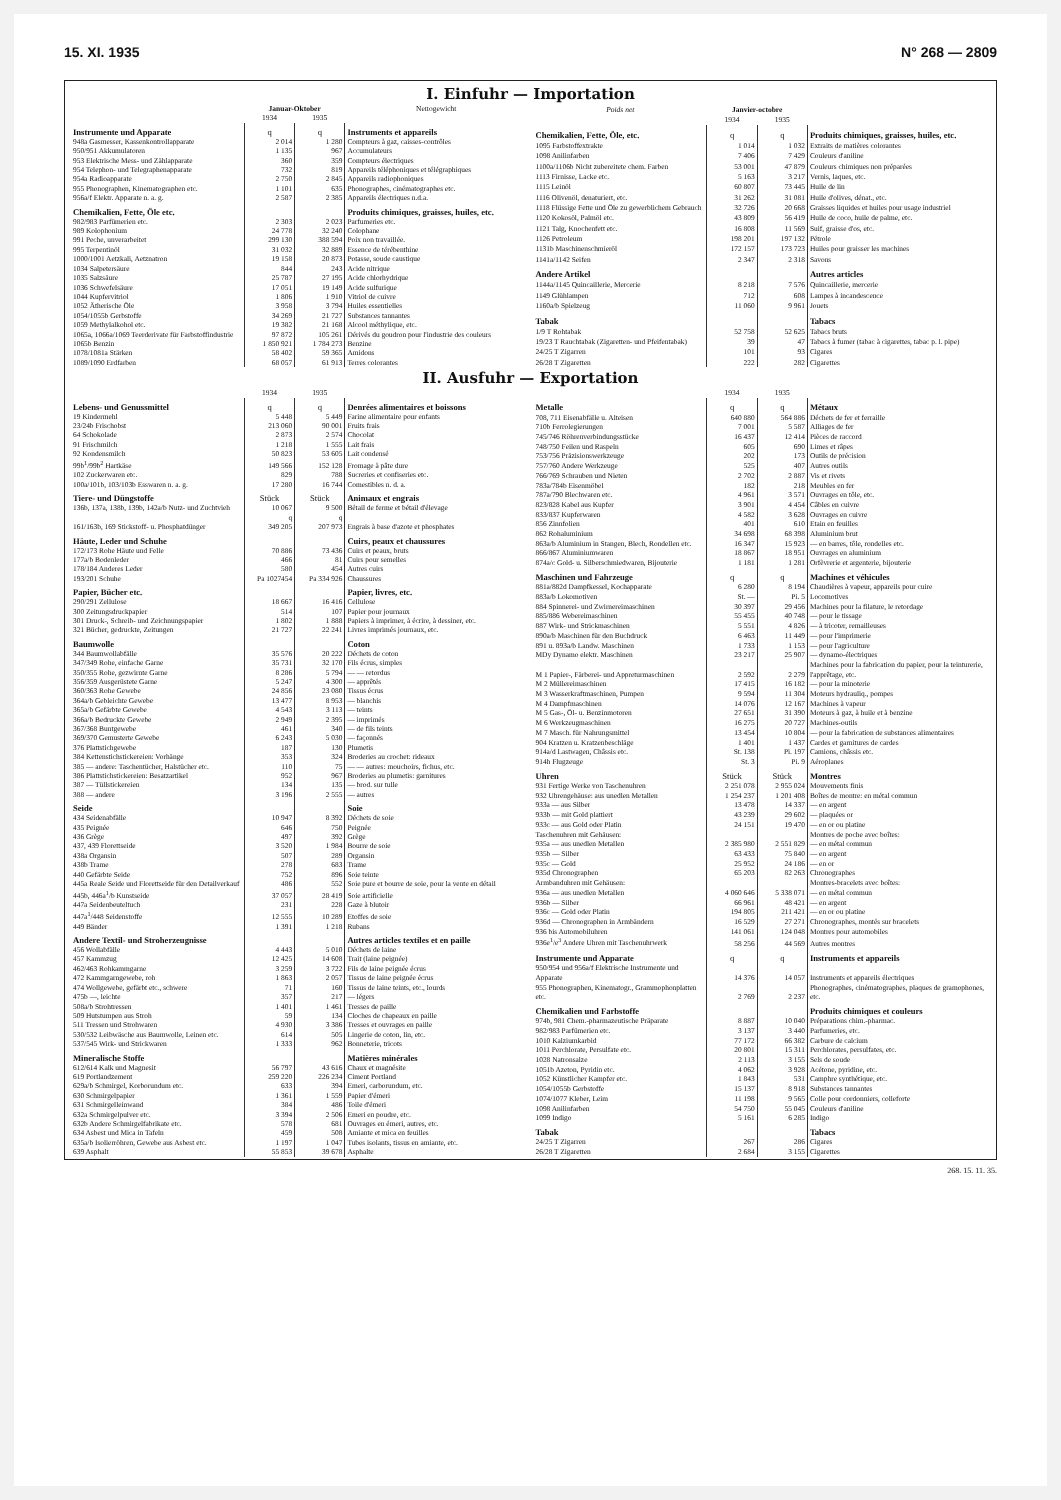15. XI. 1935 N° 268 — 2809
I. Einfuhr — Importation
| | Januar-Oktober | | Nettogewicht |
| --- | --- | --- | --- |
| | 1934 | 1935 | |
| Instrumente und Apparate | q | q | Instruments et appareils |
| 948a Gasmesser, Kassenkontrollapparate | 2 014 | 1 280 | Compteurs à gaz, caisses-contrôles |
| 950/951 Akkumulatoren | 1 135 | 967 | Accumulateurs |
| 953 Elektrische Mess- und Zählapparate | 360 | 359 | Compteurs électriques |
| 954 Telephon- und Telegraphenapparate | 732 | 819 | Appareils téléphoniques et télégraphiques |
| 954a Radioapparate | 2 750 | 2 845 | Appareils radiophoniques |
| 955 Phonographen, Kinematographen etc. | 1 101 | 635 | Phonographes, cinématographes etc. |
| 956a/f Elektr. Apparate n. a. g. | 2 587 | 2 385 | Appareils électriques n.d.a. |
| Chemikalien, Fette, Öle etc. | | | Produits chimiques, graisses, huiles, etc. |
| 982/983 Parfümerien etc. | 2 303 | 2 023 | Parfumeries etc. |
| 989 Kolophonium | 24 778 | 32 240 | Colophane |
| 991 Peche, unverarbeitet | 299 130 | 388 594 | Poix non travaillée. |
| 995 Terpentinöl | 31 032 | 32 889 | Essence de térébenthine |
| 1000/1001 Aetzkali, Aetznatron | 19 158 | 20 873 | Potasse, soude caustique |
| 1034 Salpetersäure | 844 | 243 | Acide nitrique |
| 1035 Salzsäure | 25 787 | 27 195 | Acide chlorhydrique |
| 1036 Schwefelsäure | 17 051 | 19 149 | Acide sulfurique |
| 1044 Kupfervitriol | 1 806 | 1 910 | Vitriol de cuivre |
| 1052 Ätherische Öle | 3 958 | 3 794 | Huiles essentielles |
| 1054/1055b Gerbstoffe | 34 269 | 21 727 | Substances tannantes |
| 1059 Methylalkohol etc. | 19 382 | 21 168 | Alcool méthylique, etc. |
| 1065a, 1066a/1069 Teerderivate für Farbstoffindustrie | 97 872 | 105 261 | Dérivés du goudron pour l'industrie des couleurs |
| 1065b Benzin | 1 850 921 | 1 784 273 | Benzine |
| 1078/1081a Stärken | 58 402 | 59 365 | Amidons |
| 1089/1090 Erdfarben | 68 057 | 61 913 | Terres colorantes |
| Poids net | Janvier-octobre | | |
| --- | --- | --- | --- |
| | 1934 | 1935 | |
| Chemikalien, Fette, Öle, etc. | q | q | Produits chimiques, graisses, huiles, etc. |
| 1095 Farbstoffextrakte | 1 014 | 1 032 | Extraits de matières colorantes |
| 1098 Anilinfarben | 7 406 | 7 429 | Couleurs d'aniline |
| 1100a/1106b Nicht zubereitete chem. Farben | 53 001 | 47 879 | Couleurs chimiques non préparées |
| 1113 Firnisse, Lacke etc. | 5 163 | 3 217 | Vernis, laques, etc. |
| 1115 Leinöl | 60 807 | 73 445 | Huile de lin |
| 1116 Olivenöl, denaturiert, etc. | 31 262 | 31 081 | Huile d'olives, dénat., etc. |
| 1118 Flüssige Fette und Öle zu gewerblichem Gebrauch | 32 726 | 20 668 | Graisses liquides et huiles pour usage industriel |
| 1120 Kokosöl, Palmöl etc. | 43 809 | 56 419 | Huile de coco, huile de palme, etc. |
| 1121 Talg, Knochenfett etc. | 16 808 | 11 569 | Suif, graisse d'os, etc. |
| 1126 Petroleum | 198 201 | 197 132 | Pétrole |
| 1131b Maschinenschmieröl | 172 157 | 173 723 | Huiles pour graisser les machines |
| 1141a/1142 Seifen | 2 347 | 2 318 | Savons |
| Andere Artikel | | | Autres articles |
| 1144a/1145 Quincaillerie, Mercerie | 8 218 | 7 576 | Quincaillerie, mercerie |
| 1149 Glühlampen | 712 | 608 | Lampes à incandescence |
| 1160a/b Spielzeug | 11 060 | 9 961 | Jouets |
| Tabak | | | Tabacs |
| 1/9 T Rohtabak | 52 758 | 52 625 | Tabacs bruts |
| 19/23 T Rauchtabak (Zigaretten- und Pfeifentabak) | 39 | 47 | Tabacs à fumer (tabac à cigarettes, tabac p. l. pipe) |
| 24/25 T Zigarren | 101 | 93 | Cigares |
| 26/28 T Zigaretten | 222 | 282 | Cigarettes |
II. Ausfuhr — Exportation
| | 1934 | 1935 | |
| --- | --- | --- | --- |
| Lebens- und Genussmittel | q | q | Denrées alimentaires et boissons |
| 19 Kindermehl | 5 448 | 5 449 | Farine alimentaire pour enfants |
| 23/24b Frischobst | 213 060 | 90 001 | Fruits frais |
| 64 Schokolade | 2 873 | 2 574 | Chocolat |
| 91 Frischmilch | 1 218 | 1 555 | Lait frais |
| 92 Kondensmilch | 50 823 | 53 605 | Lait condensé |
| 99b<sup>1</sup>/99b<sup>2</sup> Hartkäse | 149 566 | 152 128 | Fromage à pâte dure |
| 102 Zuckerwaren etc. | 829 | 788 | Sucreries et confiseries etc. |
| 100a/101b, 103/103b Esswaren n. a. g. | 17 280 | 16 744 | Comestibles n. d. a. |
| Tiere- und Düngstoffe | Stück | Stück | Animaux et engrais |
| 136b, 137a, 138b, 139b, 142a/b Nutz- und Zuchtvieh | 10 067 | 9 500 | Bétail de ferme et bétail d'élevage |
| | q | q | |
| 161/163b, 169 Stickstoff- u. Phosphatdünger | 349 205 | 207 973 | Engrais à base d'azote et phosphates |
| Häute, Leder und Schuhe | | | Cuirs, peaux et chaussures |
| 172/173 Rohe Häute und Felle | 70 886 | 73 436 | Cuirs et peaux, bruts |
| 177a/b Bodenleder | 466 | 81 | Cuirs pour semelles |
| 178/184 Anderes Leder | 580 | 454 | Autres cuirs |
| 193/201 Schuhe | Pa 1027454 | Pa 334 926 | Chaussures |
| Papier, Bücher etc. | | | Papier, livres, etc. |
| 290/291 Zellulose | 18 667 | 16 416 | Cellulose |
| 300 Zeitungsdruckpapier | 514 | 107 | Papier pour journaux |
| 301 Druck-, Schreib- und Zeichnungspapier | 1 802 | 1 888 | Papiers à imprimer, à écrire, à dessiner, etc. |
| 321 Bücher, gedruckte, Zeitungen | 21 727 | 22 241 | Livres imprimés journaux, etc. |
| Baumwolle | | | Coton |
| 344 Baumwollabfälle | 35 576 | 20 222 | Déchets de coton |
| 347/349 Rohe, einfache Garne | 35 731 | 32 170 | Fils écrus, simples |
| 350/355 Rohe, gezwirnte Garne | 8 286 | 5 794 | — — retordus |
| 356/359 Ausgerüstete Garne | 5 247 | 4 300 | — apprêtés |
| 360/363 Rohe Gewebe | 24 856 | 23 080 | Tissus écrus |
| 364a/b Gebleichte Gewebe | 13 477 | 8 953 | — blanchis |
| 365a/b Gefärbte Gewebe | 4 543 | 3 113 | — teints |
| 366a/b Bedruckte Gewebe | 2 949 | 2 395 | — imprimés |
| 367/368 Buntgewebe | 461 | 340 | — de fils teints |
| 369/370 Gemusterte Gewebe | 6 243 | 5 030 | — façonnés |
| 376 Plattstichgewebe | 187 | 130 | Plumetis |
| 384 Kettenstichstickereien: Vorhänge | 353 | 324 | Broderies au crochet: rideaux |
| 385 — andere: Taschentücher, Halstücher etc. | 110 | 75 | — — autres: mouchoirs, fichus, etc. |
| 386 Plattstichstickereien: Besatzartikel | 952 | 967 | Broderies au plumetis: garnitures |
| 387 — Tüllstickereien | 134 | 135 | — brod. sur tulle |
| 388 — andere | 3 196 | 2 555 | — autres |
| Seide | | | Soie |
| 434 Seidenabfälle | 10 947 | 8 392 | Déchets de soie |
| 435 Peignée | 646 | 750 | Peignée |
| 436 Grège | 497 | 392 | Grège |
| 437, 439 Florettseide | 3 520 | 1 984 | Bourre de soie |
| 438a Organsin | 507 | 289 | Organsin |
| 438b Trame | 278 | 683 | Trame |
| 440 Gefärbte Seide | 752 | 896 | Soie teinte |
| 445a Reale Seide und Florettseide für den Detailverkauf | 486 | 552 | Soie pure et bourre de soie, pour la vente en détail |
| 445b, 446a<sup>1</sup>/b Kunstseide | 37 057 | 28 419 | Soie artificielle |
| 447a Seidenbeuteltuch | 231 | 228 | Gaze à blutoir |
| 447a<sup>1</sup>/448 Seidenstoffe | 12 555 | 10 289 | Etoffes de soie |
| 449 Bänder | 1 391 | 1 218 | Rubans |
| Andere Textil- und Stroherzeugnisse | | | Autres articles textiles et en paille |
| 456 Wollabfälle | 4 443 | 5 010 | Déchets de laine |
| 457 Kammzug | 12 425 | 14 608 | Trait (laine peignée) |
| 462/463 Rohkammgarne | 3 259 | 3 722 | Fils de laine peignée écrus |
| 472 Kammgarngewebe, roh | 1 863 | 2 057 | Tissus de laine peignée écrus |
| 474 Wollgewebe, gefärbt etc., schwere | 71 | 160 | Tissus de laine teints, etc., lourds |
| 475b —, leichte | 357 | 217 | — légers |
| 508a/b Strohtressen | 1 401 | 1 461 | Tresses de paille |
| 509 Hutstumpen aus Stroh | 59 | 134 | Cloches de chapeaux en paille |
| 511 Tressen und Strohwaren | 4 930 | 3 386 | Tresses et ouvrages en paille |
| 530/532 Leibwäsche aus Baumwolle, Leinen etc. | 614 | 505 | Lingerie de coton, lin, etc. |
| 537/545 Wirk- und Strickwaren | 1 333 | 962 | Bonneterie, tricots |
| Mineralische Stoffe | | | Matières minérales |
| 612/614 Kalk und Magnesit | 56 797 | 43 616 | Chaux et magnésite |
| 619 Portlandzement | 259 220 | 226 234 | Ciment Portland |
| 629a/b Schmirgel, Korborundum etc. | 633 | 394 | Emeri, carborundum, etc. |
| 630 Schmirgelpapier | 1 361 | 1 559 | Papier d'émeri |
| 631 Schmirgelleinwand | 384 | 486 | Toile d'émeri |
| 632a Schmirgelpulver etc. | 3 394 | 2 506 | Emeri en poudre, etc. |
| 632b Andere Schmirgelfabrikate etc. | 578 | 681 | Ouvrages en émeri, autres, etc. |
| 634 Asbest und Mica in Tafeln | 459 | 508 | Amiante et mica en feuilles |
| 635a/b Isolierröhren, Gewebe aus Asbest etc. | 1 197 | 1 047 | Tubes isolants, tissus en amiante, etc. |
| 639 Asphalt | 55 853 | 39 678 | Asphalte |
| | 1934 | 1935 | |
| --- | --- | --- | --- |
| Metalle | q | q | Métaux |
| 708, 711 Eisenabfälle u. Alteisen | 640 880 | 564 886 | Déchets de fer et ferraille |
| 710b Ferrolegierungen | 7 001 | 5 587 | Alliages de fer |
| 745/746 Röhrenverbindungsstücke | 16 437 | 12 414 | Pièces de raccord |
| 748/750 Feilen und Raspeln | 605 | 690 | Limes et râpes |
| 753/756 Präzisionswerkzeuge | 202 | 173 | Outils de précision |
| 757/760 Andere Werkzeuge | 525 | 407 | Autres outils |
| 766/769 Schrauben und Nieten | 2 702 | 2 887 | Vis et rivets |
| 783a/784b Eisenmöbel | 182 | 218 | Meubles en fer |
| 787a/790 Blechwaren etc. | 4 961 | 3 571 | Ouvrages en tôle, etc. |
| 823/828 Kabel aus Kupfer | 3 901 | 4 454 | Câbles en cuivre |
| 833/837 Kupferwaren | 4 582 | 3 628 | Ouvrages en cuivre |
| 856 Zinnfolien | 401 | 610 | Etain en feuilles |
| 862 Rohaluminium | 34 698 | 68 398 | Aluminium brut |
| 863a/b Aluminium in Stangen, Blech, Rondellen etc. | 16 347 | 15 923 | — en barres, tôle, rondelles etc. |
| 866/867 Aluminiumwaren | 18 867 | 18 951 | Ouvrages en aluminium |
| 874a/c Gold- u. Silberschmiedwaren, Bijouterie | 1 181 | 1 281 | Orfèvrerie et argenterie, bijouterie |
| Maschinen und Fahrzeuge | q | q | Machines et véhicules |
| 881a/882d Dampfkessel, Kochapparate | 6 280 | 8 194 | Chaudières à vapeur, appareils pour cuire |
| 883a/b Lokomotiven | St. — | Pi. 5 | Locomotives |
| 884 Spinnerei- und Zwirnereimaschinen | 30 397 | 29 456 | Machines pour la filature, le retordage |
| 885/886 Webereimaschinen | 55 455 | 40 748 | — pour le tissage |
| 887 Wirk- und Strickmaschinen | 5 551 | 4 826 | — à tricoter, remailleuses |
| 890a/b Maschinen für den Buchdruck | 6 463 | 11 449 | — pour l'imprimerie |
| 891 u. 893a/b Landw. Maschinen | 1 733 | 1 153 | — pour l'agriculture |
| MDy Dynamo elektr. Maschinen | 23 217 | 25 907 | — dynamo-électriques |
| M 1 Papier-, Färberei- und Appreturmaschinen | 2 592 | 2 279 | Machines pour la fabrication du papier, pour la teinturerie, l'apprêtage, etc. |
| M 2 Müllereimaschinen | 17 415 | 16 182 | — pour la minoterie |
| M 3 Wasserkraftmaschinen, Pumpen | 9 594 | 11 304 | Moteurs hydrauliq., pompes |
| M 4 Dampfmaschinen | 14 076 | 12 167 | Machines à vapeur |
| M 5 Gas-, Öl- u. Benzinmotoren | 27 651 | 31 390 | Moteurs à gaz, à huile et à benzine |
| M 6 Werkzeugmaschinen | 16 275 | 20 727 | Machines-outils |
| M 7 Masch. für Nahrungsmittel | 13 454 | 10 804 | — pour la fabrication de substances alimentaires |
| 904 Kratzen u. Kratzenbeschläge | 1 401 | 1 437 | Cardes et garnitures de cardes |
| 914a/d Lastwagen, Châssis etc. | St. 138 | Pi. 197 | Camions, châssis etc. |
| 914h Flugzeuge | St. 3 | Pi. 9 | Aéroplanes |
| Uhren | Stück | Stück | Montres |
| 931 Fertige Werke von Taschenuhren | 2 251 078 | 2 955 024 | Mouvements finis |
| 932 Uhrengehäuse: aus unedlen Metallen | 1 254 237 | 1 201 408 | Boîtes de montre: en métal commun |
| 933a — aus Silber | 13 478 | 14 337 | — en argent |
| 933b — mit Gold plattiert | 43 239 | 29 602 | — plaquées or |
| 933c — aus Gold oder Platin | 24 151 | 19 470 | — en or ou platine |
| Taschenuhren mit Gehäusen: | | | Montres de poche avec boîtes: |
| 935a — aus unedlen Metallen | 2 385 980 | 2 551 829 | — en métal commun |
| 935b — Silber | 63 433 | 75 840 | — en argent |
| 935c — Gold | 25 952 | 24 186 | — en or |
| 935d Chronographen | 65 203 | 82 263 | Chronographes |
| Armbanduhren mit Gehäusen: | | | Montres-bracelets avec boîtes: |
| 936a — aus unedlen Metallen | 4 060 646 | 5 338 071 | — en métal commun |
| 936b — Silber | 66 961 | 48 421 | — en argent |
| 936c — Gold oder Platin | 194 805 | 211 421 | — en or ou platine |
| 936d — Chronographen in Armbändern | 16 529 | 27 271 | Chronographes, montés sur bracelets |
| 936 bis Automobiluhren | 141 061 | 124 048 | Montres pour automobiles |
| 936e<sup>1</sup>/e<sup>3</sup> Andere Uhren mit Taschenuhrwerk | 58 256 | 44 569 | Autres montres |
| Instrumente und Apparate | q | q | Instruments et appareils |
| 950/954 und 956a/f Elektrische Instrumente und Apparate | 14 376 | 14 057 | Instruments et appareils électriques |
| 955 Phonographen, Kinematogr., Grammophonplatten etc. | 2 769 | 2 237 | Phonographes, cinématographes, plaques de gramophones, etc. |
| Chemikalien und Farbstoffe | | | Produits chimiques et couleurs |
| 974b, 981 Chem.-pharmazeutische Präparate | 8 887 | 10 040 | Préparations chim.-pharmac. |
| 982/983 Parfümerien etc. | 3 137 | 3 440 | Parfumeries, etc. |
| 1010 Kalziumkarbid | 77 172 | 66 382 | Carbure de calcium |
| 1011 Perchlorate, Persulfate etc. | 20 801 | 15 311 | Perchlorates, persulfates, etc. |
| 1028 Natronsalze | 2 113 | 3 155 | Sels de soude |
| 1051b Azeton, Pyridin etc. | 4 062 | 3 928 | Acétone, pyridine, etc. |
| 1052 Künstlicher Kampfer etc. | 1 843 | 531 | Camphre synthétique, etc. |
| 1054/1055b Gerbstoffe | 15 137 | 8 918 | Substances tannantes |
| 1074/1077 Kleber, Leim | 11 198 | 9 565 | Colle pour cordonniers, colleforte |
| 1098 Anilinfarben | 54 750 | 55 045 | Couleurs d'aniline |
| 1099 Indigo | 5 161 | 6 285 | Indigo |
| Tabak | | | Tabacs |
| 24/25 T Zigarren | 267 | 286 | Cigares |
| 26/28 T Zigaretten | 2 684 | 3 155 | Cigarettes |
268. 15. 11. 35.